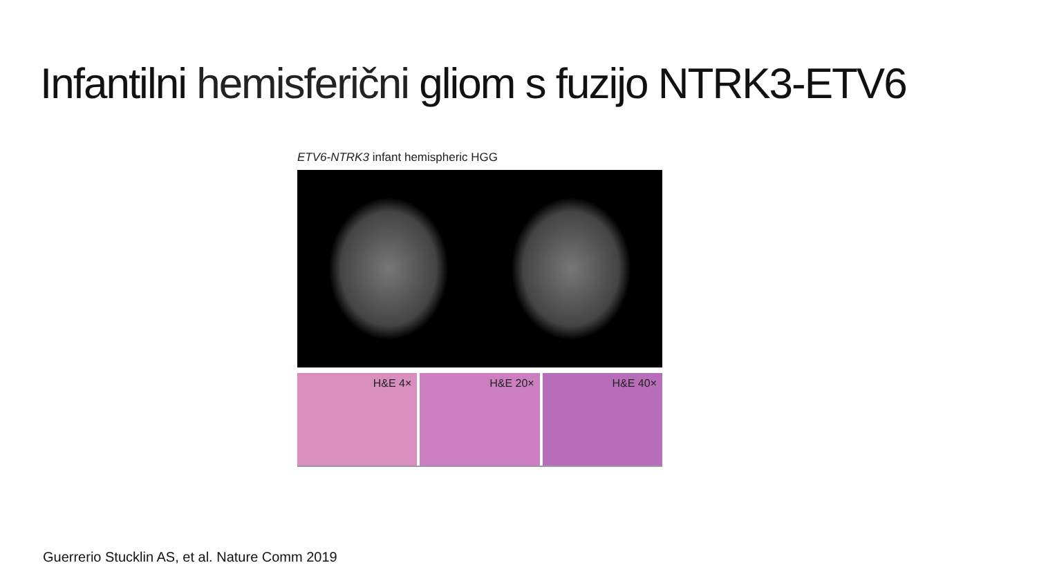Infantilni hemisferični gliom s fuzijo NTRK3-ETV6
ETV6-NTRK3 infant hemispheric HGG
H&E 4× H&E 20× H&E 40×
Guerrerio Stucklin AS, et al. Nature Comm 2019